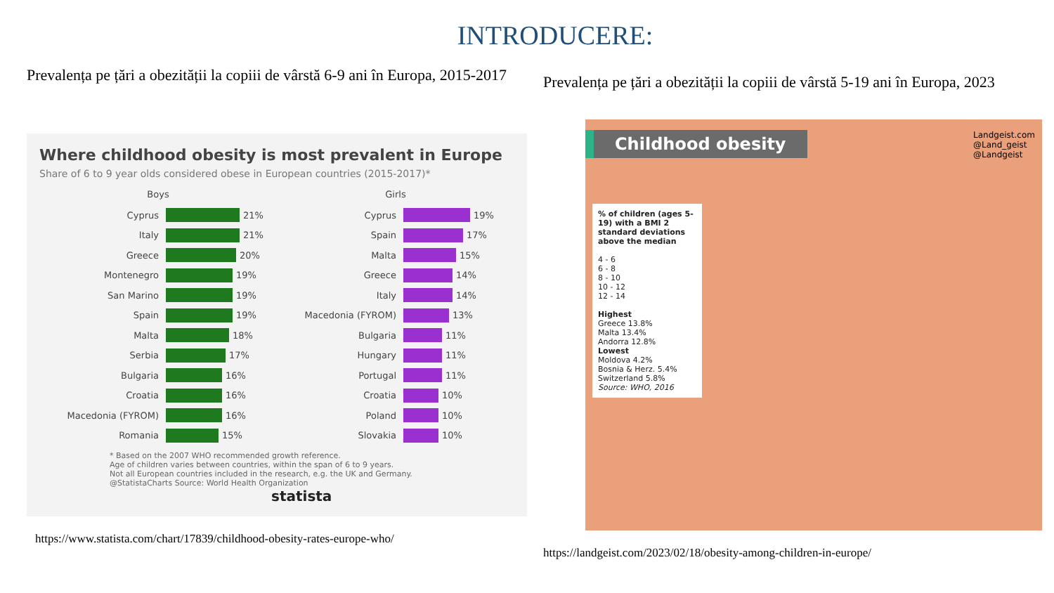INTRODUCERE:
Prevalența pe țări a obezității la copiii de vârstă 6-9 ani în Europa, 2015-2017
Where childhood obesity is most prevalent in Europe
Share of 6 to 9 year olds considered obese in European countries (2015-2017)*
Boys
Cyprus 21%
Italy 21%
Greece 20%
Montenegro 19%
San Marino 19%
Spain 19%
Malta 18%
Serbia 17%
Bulgaria 16%
Croatia 16%
Macedonia (FYROM) 16%
Romania 15%
Girls
Cyprus 19%
Spain 17%
Malta 15%
Greece 14%
Italy 14%
Macedonia (FYROM) 13%
Bulgaria 11%
Hungary 11%
Portugal 11%
Croatia 10%
Poland 10%
Slovakia 10%
* Based on the 2007 WHO recommended growth reference.
Age of children varies between countries, within the span of 6 to 9 years.
Not all European countries included in the research, e.g. the UK and Germany.
@StatistaCharts Source: World Health Organization statista
https://www.statista.com/chart/17839/childhood-obesity-rates-europe-who/
Prevalența pe țări a obezității la copiii de vârstă 5-19 ani în Europa, 2023
Childhood obesity
Landgeist.com
@Land_geist
@Landgeist
% of children (ages 5-19) with a BMI 2 standard deviations above the median
4 - 6
6 - 8
8 - 10
10 - 12
12 - 14
Highest
Greece 13.8%
Malta 13.4%
Andorra 12.8%
Lowest
Moldova 4.2%
Bosnia & Herz. 5.4%
Switzerland 5.8%
Source: WHO, 2016
https://landgeist.com/2023/02/18/obesity-among-children-in-europe/